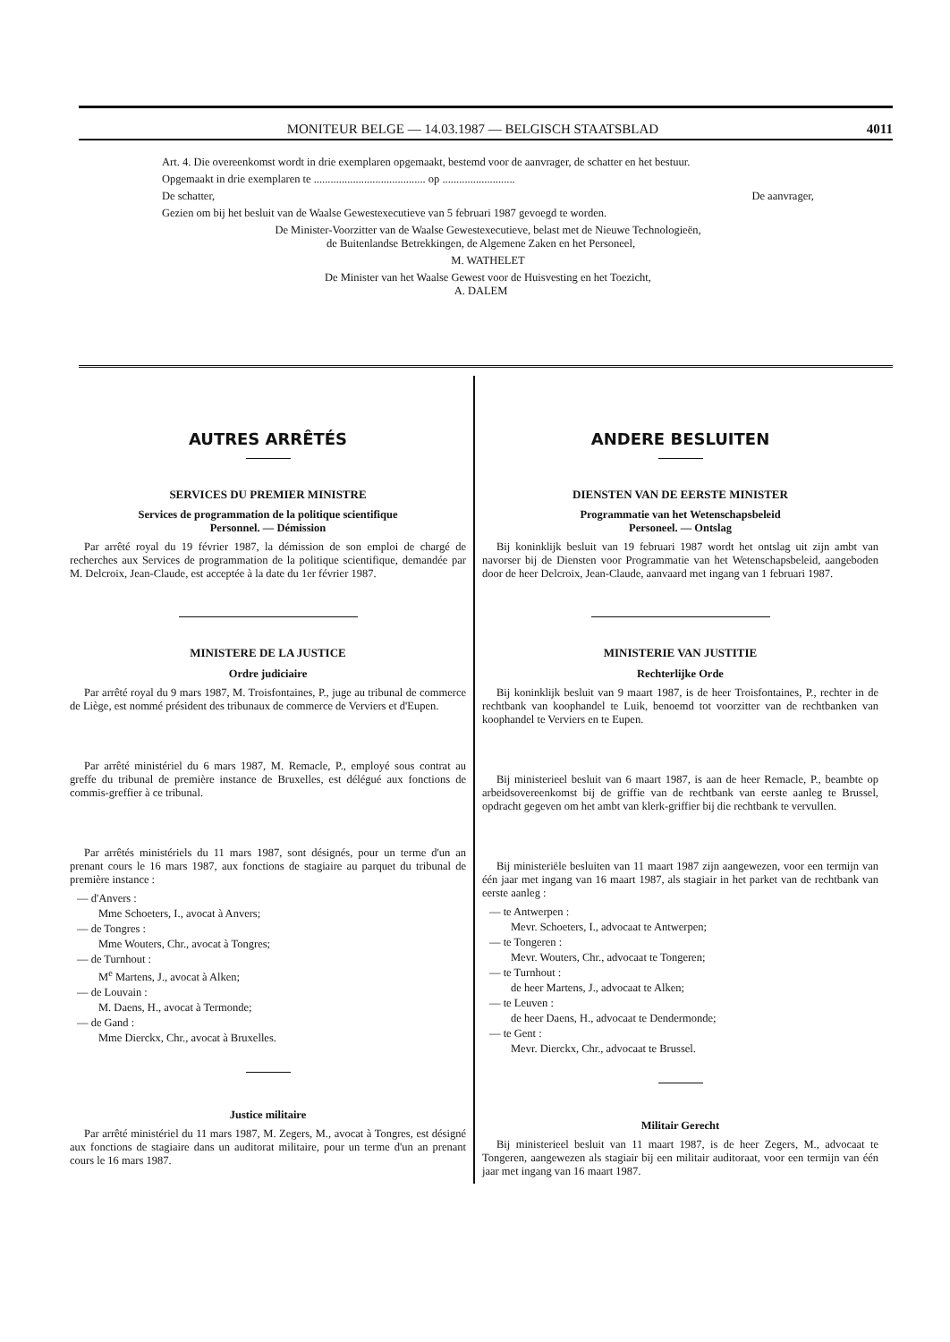MONITEUR BELGE — 14.03.1987 — BELGISCH STAATSBLAD 4011
Art. 4. Die overeenkomst wordt in drie exemplaren opgemaakt, bestemd voor de aanvrager, de schatter en het bestuur.
Opgemaakt in drie exemplaren te ........................................ op ..........................
De schatter, De aanvrager,
Gezien om bij het besluit van de Waalse Gewestexecutieve van 5 februari 1987 gevoegd te worden.
De Minister-Voorzitter van de Waalse Gewestexecutieve, belast met de Nieuwe Technologieën,
de Buitenlandse Betrekkingen, de Algemene Zaken en het Personeel,
M. WATHELET
De Minister van het Waalse Gewest voor de Huisvesting en het Toezicht,
A. DALEM
AUTRES ARRÊTÉS
SERVICES DU PREMIER MINISTRE
Services de programmation de la politique scientifique
Personnel. — Démission
Par arrêté royal du 19 février 1987, la démission de son emploi de chargé de recherches aux Services de programmation de la politique scientifique, demandée par M. Delcroix, Jean-Claude, est acceptée à la date du 1er février 1987.
MINISTERE DE LA JUSTICE
Ordre judiciaire
Par arrêté royal du 9 mars 1987, M. Troisfontaines, P., juge au tribunal de commerce de Liège, est nommé président des tribunaux de commerce de Verviers et d'Eupen.
Par arrêté ministériel du 6 mars 1987, M. Remacle, P., employé sous contrat au greffe du tribunal de première instance de Bruxelles, est délégué aux fonctions de commis-greffier à ce tribunal.
Par arrêtés ministériels du 11 mars 1987, sont désignés, pour un terme d'un an prenant cours le 16 mars 1987, aux fonctions de stagiaire au parquet du tribunal de première instance :
— d'Anvers :
Mme Schoeters, I., avocat à Anvers;
— de Tongres :
Mme Wouters, Chr., avocat à Tongres;
— de Turnhout :
M<sup>e</sup> Martens, J., avocat à Alken;
— de Louvain :
M. Daens, H., avocat à Termonde;
— de Gand :
Mme Dierckx, Chr., avocat à Bruxelles.
Justice militaire
Par arrêté ministériel du 11 mars 1987, M. Zegers, M., avocat à Tongres, est désigné aux fonctions de stagiaire dans un auditorat militaire, pour un terme d'un an prenant cours le 16 mars 1987.
ANDERE BESLUITEN
DIENSTEN VAN DE EERSTE MINISTER
Programmatie van het Wetenschapsbeleid
Personeel. — Ontslag
Bij koninklijk besluit van 19 februari 1987 wordt het ontslag uit zijn ambt van navorser bij de Diensten voor Programmatie van het Wetenschapsbeleid, aangeboden door de heer Delcroix, Jean-Claude, aanvaard met ingang van 1 februari 1987.
MINISTERIE VAN JUSTITIE
Rechterlijke Orde
Bij koninklijk besluit van 9 maart 1987, is de heer Troisfontaines, P., rechter in de rechtbank van koophandel te Luik, benoemd tot voorzitter van de rechtbanken van koophandel te Verviers en te Eupen.
Bij ministerieel besluit van 6 maart 1987, is aan de heer Remacle, P., beambte op arbeidsovereenkomst bij de griffie van de rechtbank van eerste aanleg te Brussel, opdracht gegeven om het ambt van klerk-griffier bij die rechtbank te vervullen.
Bij ministeriële besluiten van 11 maart 1987 zijn aangewezen, voor een termijn van één jaar met ingang van 16 maart 1987, als stagiair in het parket van de rechtbank van eerste aanleg :
— te Antwerpen :
Mevr. Schoeters, I., advocaat te Antwerpen;
— te Tongeren :
Mevr. Wouters, Chr., advocaat te Tongeren;
— te Turnhout :
de heer Martens, J., advocaat te Alken;
— te Leuven :
de heer Daens, H., advocaat te Dendermonde;
— te Gent :
Mevr. Dierckx, Chr., advocaat te Brussel.
Militair Gerecht
Bij ministerieel besluit van 11 maart 1987, is de heer Zegers, M., advocaat te Tongeren, aangewezen als stagiair bij een militair auditoraat, voor een termijn van één jaar met ingang van 16 maart 1987.